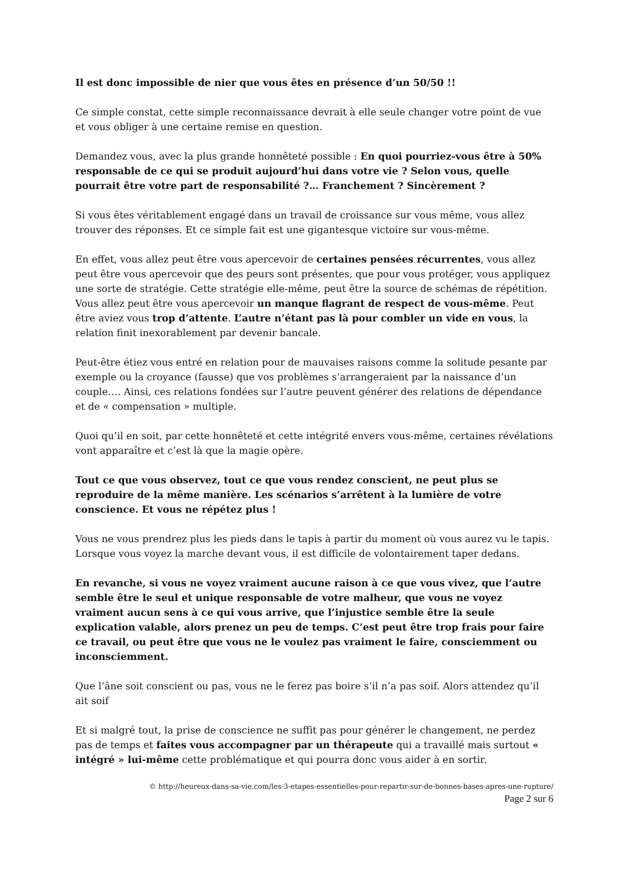Il est donc impossible de nier que vous êtes en présence d’un 50/50 !!
Ce simple constat, cette simple reconnaissance devrait à elle seule changer votre point de vue et vous obliger à une certaine remise en question.
Demandez vous, avec la plus grande honnêteté possible : En quoi pourriez-vous être à 50% responsable de ce qui se produit aujourd’hui dans votre vie ? Selon vous, quelle pourrait être votre part de responsabilité ?… Franchement ? Sincèrement ?
Si vous êtes véritablement engagé dans un travail de croissance sur vous même, vous allez trouver des réponses. Et ce simple fait est une gigantesque victoire sur vous-même.
En effet, vous allez peut être vous apercevoir de certaines pensées récurrentes, vous allez peut être vous apercevoir que des peurs sont présentes, que pour vous protéger, vous appliquez une sorte de stratégie. Cette stratégie elle-même, peut être la source de schémas de répétition. Vous allez peut être vous apercevoir un manque flagrant de respect de vous-même. Peut être aviez vous trop d’attente. L’autre n’étant pas là pour combler un vide en vous, la relation finit inexorablement par devenir bancale.
Peut-être étiez vous entré en relation pour de mauvaises raisons comme la solitude pesante par exemple ou la croyance (fausse) que vos problèmes s’arrangeraient par la naissance d’un couple…. Ainsi, ces relations fondées sur l’autre peuvent générer des relations de dépendance et de « compensation » multiple.
Quoi qu’il en soit, par cette honnêteté et cette intégrité envers vous-même, certaines révélations vont apparaître et c’est là que la magie opère.
Tout ce que vous observez, tout ce que vous rendez conscient, ne peut plus se reproduire de la même manière. Les scénarios s’arrêtent à la lumière de votre conscience. Et vous ne répétez plus !
Vous ne vous prendrez plus les pieds dans le tapis à partir du moment où vous aurez vu le tapis. Lorsque vous voyez la marche devant vous, il est difficile de volontairement taper dedans.
En revanche, si vous ne voyez vraiment aucune raison à ce que vous vivez, que l’autre semble être le seul et unique responsable de votre malheur, que vous ne voyez vraiment aucun sens à ce qui vous arrive, que l’injustice semble être la seule explication valable, alors prenez un peu de temps. C’est peut être trop frais pour faire ce travail, ou peut être que vous ne le voulez pas vraiment le faire, consciemment ou inconsciemment.
Que l’âne soit conscient ou pas, vous ne le ferez pas boire s’il n’a pas soif. Alors attendez qu’il ait soif
Et si malgré tout, la prise de conscience ne suffit pas pour générer le changement, ne perdez pas de temps et faites vous accompagner par un thérapeute qui a travaillé mais surtout « intégré » lui-même cette problématique et qui pourra donc vous aider à en sortir.
© http://heureux-dans-sa-vie.com/les-3-etapes-essentielles-pour-repartir-sur-de-bonnes-bases-apres-une-rupture/
Page 2 sur 6